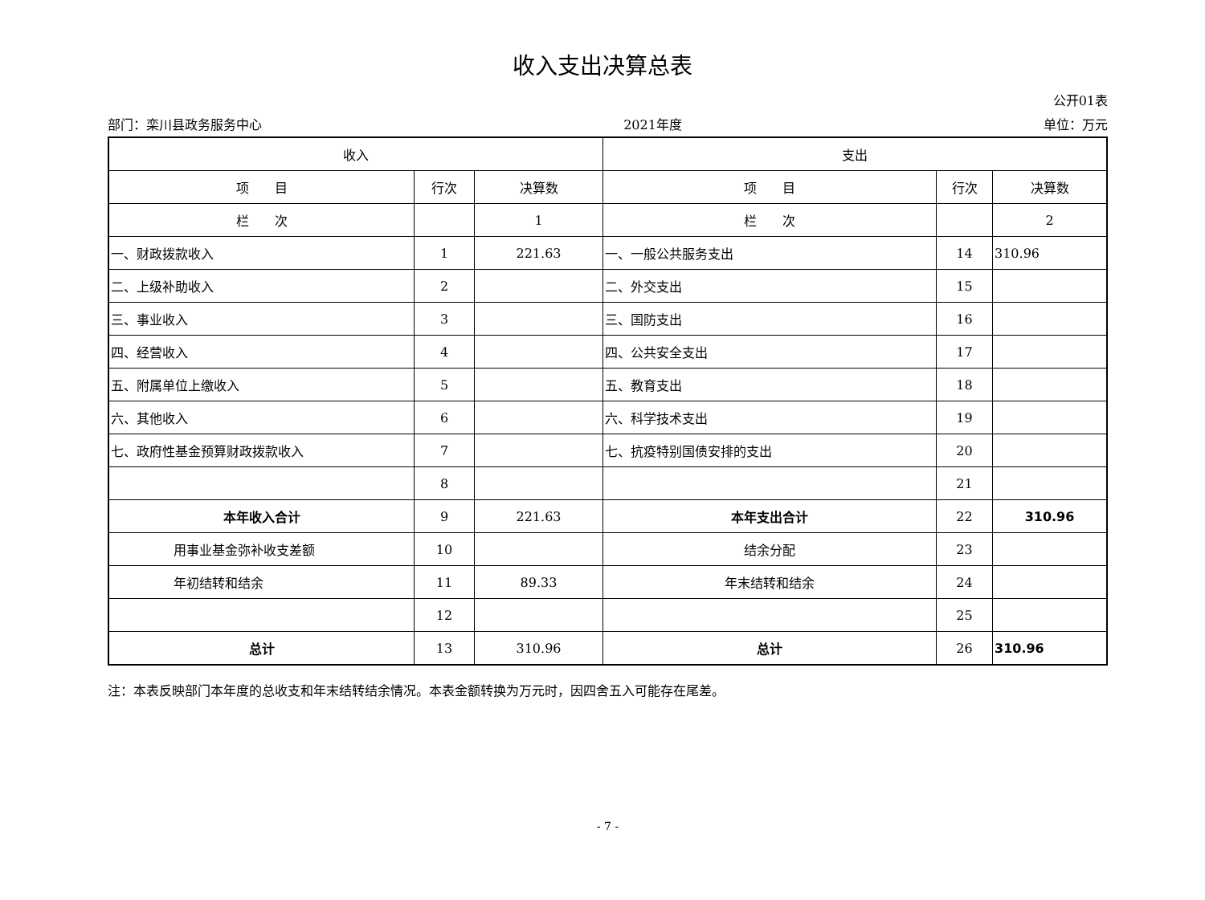收入支出决算总表
公开01表
部门：栾川县政务服务中心 2021年度 单位：万元
| 收入 | | | 支出 | | |
| --- | --- | --- | --- | --- | --- |
| 项 目 | 行次 | 决算数 | 项 目 | 行次 | 决算数 |
| 栏 次 | | 1 | 栏 次 | | 2 |
| 一、财政拨款收入 | 1 | 221.63 | 一、一般公共服务支出 | 14 | 310.96 |
| 二、上级补助收入 | 2 | | 二、外交支出 | 15 | |
| 三、事业收入 | 3 | | 三、国防支出 | 16 | |
| 四、经营收入 | 4 | | 四、公共安全支出 | 17 | |
| 五、附属单位上缴收入 | 5 | | 五、教育支出 | 18 | |
| 六、其他收入 | 6 | | 六、科学技术支出 | 19 | |
| 七、政府性基金预算财政拨款收入 | 7 | | 七、抗疫特别国债安排的支出 | 20 | |
| | 8 | | | 21 | |
| 本年收入合计 | 9 | 221.63 | 本年支出合计 | 22 | 310.96 |
| 用事业基金弥补收支差额 | 10 | | 结余分配 | 23 | |
| 年初结转和结余 | 11 | 89.33 | 年末结转和结余 | 24 | |
| | 12 | | | 25 | |
| 总计 | 13 | 310.96 | 总计 | 26 | 310.96 |
注：本表反映部门本年度的总收支和年末结转结余情况。本表金额转换为万元时，因四舍五入可能存在尾差。
- 7 -